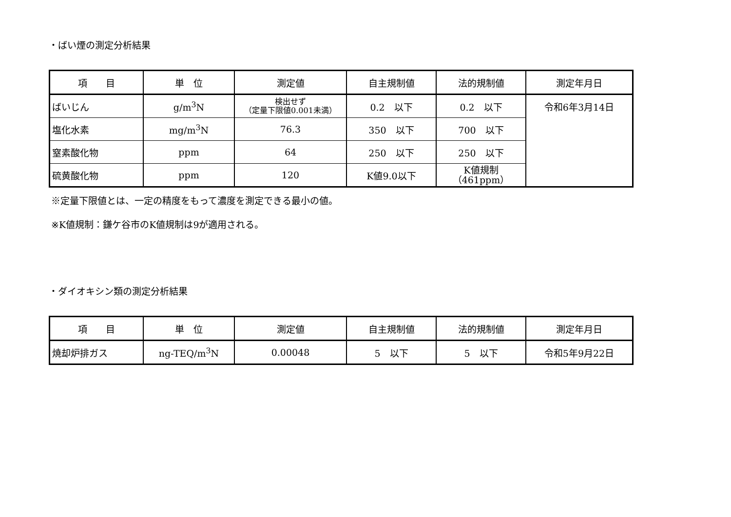・ばい煙の測定分析結果
| 項 目 | 単 位 | 測定値 | 自主規制値 | 法的規制値 | 測定年月日 |
| --- | --- | --- | --- | --- | --- |
| ばいじん | g/m<sup>3</sup>N | 検出せず （定量下限値0.001未満） | 0.2 以下 | 0.2 以下 | 令和6年3月14日 |
| 塩化水素 | mg/m<sup>3</sup>N | 76.3 | 350 以下 | 700 以下 | |
| 窒素酸化物 | ppm | 64 | 250 以下 | 250 以下 | |
| 硫黄酸化物 | ppm | 120 | K値9.0以下 | K値規制 （461ppm） | |
※定量下限値とは、一定の精度をもって濃度を測定できる最小の値。
※K値規制：鎌ケ谷市のK値規制は9が適用される。
・ダイオキシン類の測定分析結果
| 項 目 | 単 位 | 測定値 | 自主規制値 | 法的規制値 | 測定年月日 |
| --- | --- | --- | --- | --- | --- |
| 焼却炉排ガス | ng-TEQ/m<sup>3</sup>N | 0.00048 | 5 以下 | 5 以下 | 令和5年9月22日 |